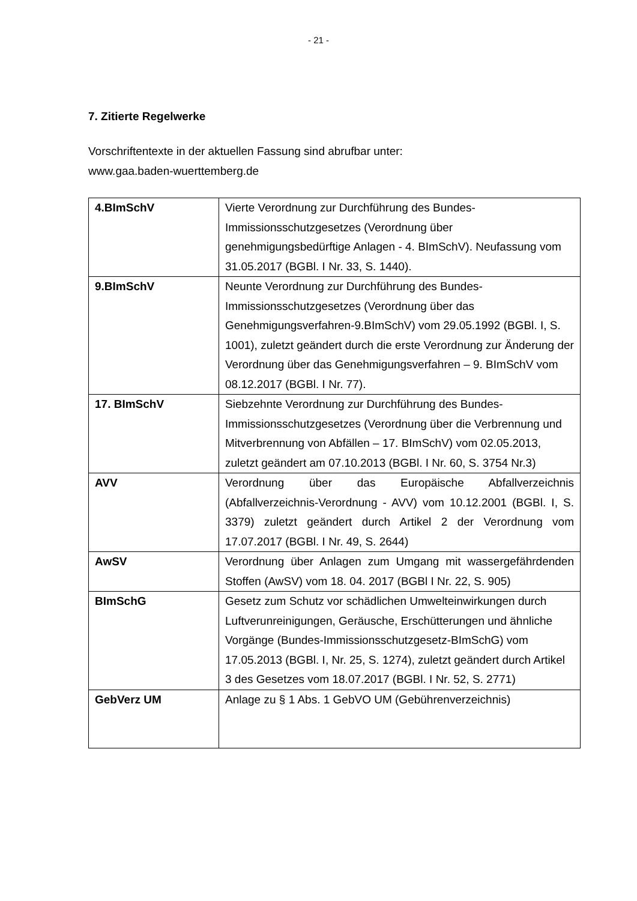- 21 -
7. Zitierte Regelwerke
Vorschriftentexte in der aktuellen Fassung sind abrufbar unter:
www.gaa.baden-wuerttemberg.de
| 4.BImSchV | Vierte Verordnung zur Durchführung des Bundes-Immissionsschutzgesetzes (Verordnung über genehmigungsbedürftige Anlagen - 4. BImSchV). Neufassung vom 31.05.2017 (BGBl. I Nr. 33, S. 1440). |
| 9.BImSchV | Neunte Verordnung zur Durchführung des Bundes-Immissionsschutzgesetzes (Verordnung über das Genehmigungsverfahren-9.BImSchV) vom 29.05.1992 (BGBl. I, S. 1001), zuletzt geändert durch die erste Verordnung zur Änderung der Verordnung über das Genehmigungsverfahren – 9. BImSchV vom 08.12.2017 (BGBl. I Nr. 77). |
| 17. BImSchV | Siebzehnte Verordnung zur Durchführung des Bundes-Immissionsschutzgesetzes (Verordnung über die Verbrennung und Mitverbrennung von Abfällen – 17. BImSchV) vom 02.05.2013, zuletzt geändert am 07.10.2013 (BGBl. I Nr. 60, S. 3754 Nr.3) |
| AVV | Verordnung über das Europäische Abfallverzeichnis (Abfallverzeichnis-Verordnung - AVV) vom 10.12.2001 (BGBl. I, S. 3379) zuletzt geändert durch Artikel 2 der Verordnung vom 17.07.2017 (BGBl. I Nr. 49, S. 2644) |
| AwSV | Verordnung über Anlagen zum Umgang mit wassergefährdenden Stoffen (AwSV) vom 18. 04. 2017 (BGBl I Nr. 22, S. 905) |
| BImSchG | Gesetz zum Schutz vor schädlichen Umwelteinwirkungen durch Luftverunreinigungen, Geräusche, Erschütterungen und ähnliche Vorgänge (Bundes-Immissionsschutzgesetz-BImSchG) vom 17.05.2013 (BGBl. I, Nr. 25, S. 1274), zuletzt geändert durch Artikel 3 des Gesetzes vom 18.07.2017 (BGBl. I Nr. 52, S. 2771) |
| GebVerz UM | Anlage zu § 1 Abs. 1 GebVO UM (Gebührenverzeichnis) |